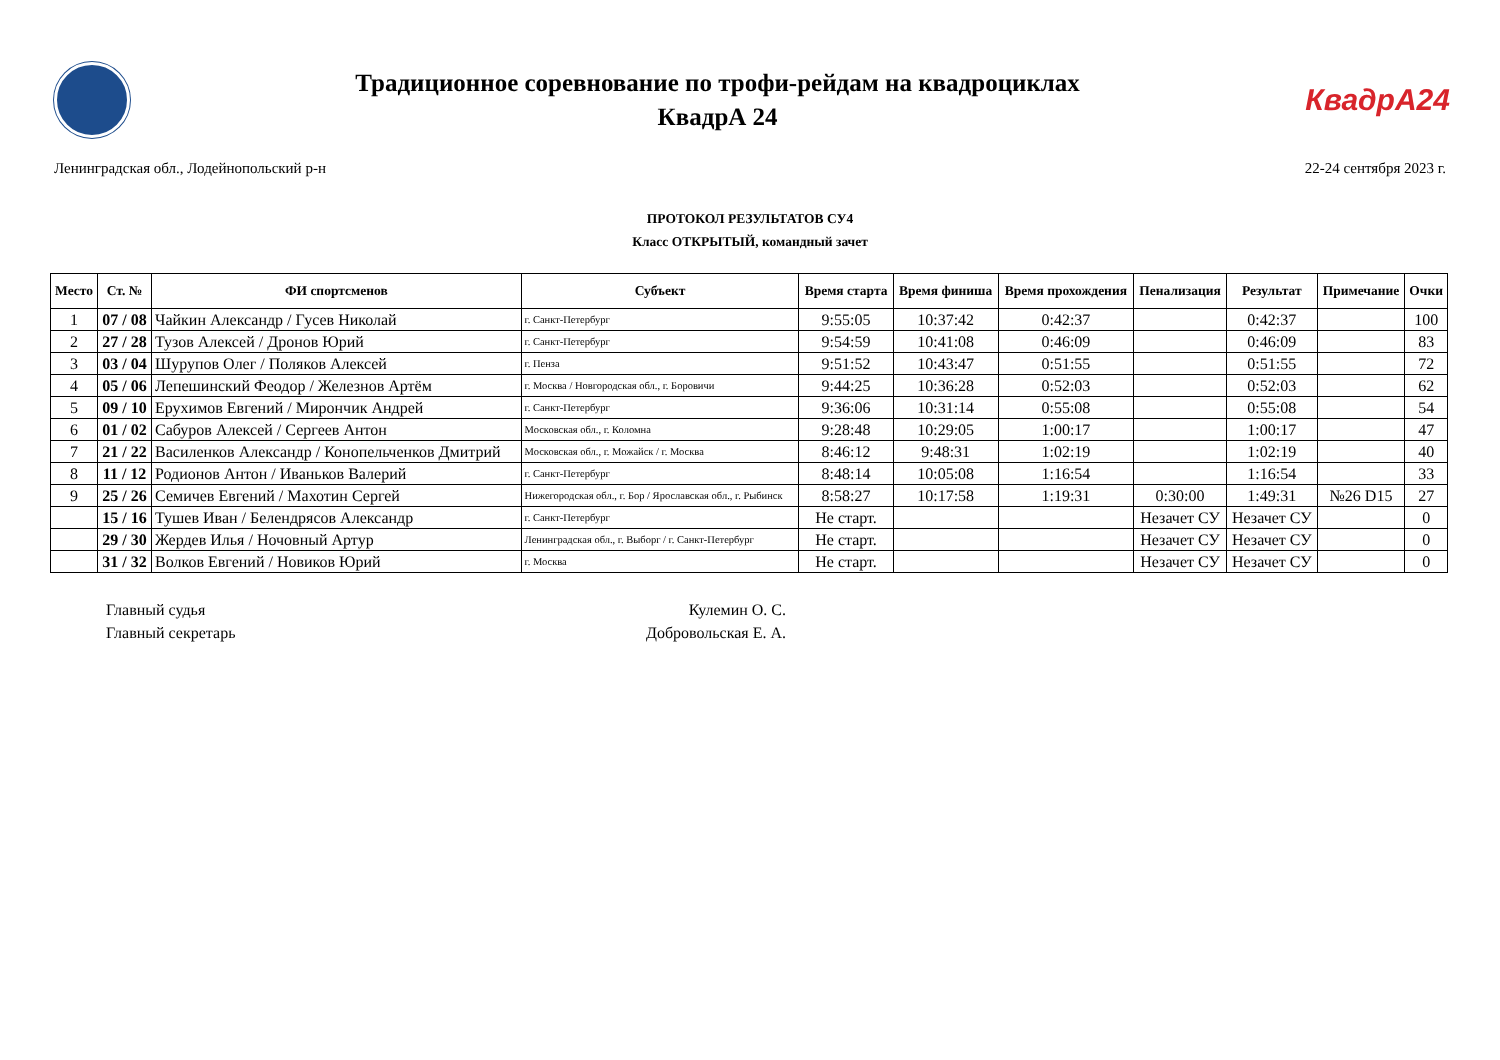Традиционное соревнование по трофи-рейдам на квадроциклах
КвадрА 24
КвадрА24
Ленинградская обл., Лодейнопольский р-н 22-24 сентября 2023 г.
ПРОТОКОЛ РЕЗУЛЬТАТОВ СУ4
Класс ОТКРЫТЫЙ, командный зачет
| Место | Ст. № | ФИ спортсменов | Субъект | Время старта | Время финиша | Время прохождения | Пенализация | Результат | Примечание | Очки |
| --- | --- | --- | --- | --- | --- | --- | --- | --- | --- | --- |
| 1 | 07 / 08 | Чайкин Александр / Гусев Николай | г. Санкт-Петербург | 9:55:05 | 10:37:42 | 0:42:37 | | 0:42:37 | | 100 |
| 2 | 27 / 28 | Тузов Алексей / Дронов Юрий | г. Санкт-Петербург | 9:54:59 | 10:41:08 | 0:46:09 | | 0:46:09 | | 83 |
| 3 | 03 / 04 | Шурупов Олег / Поляков Алексей | г. Пенза | 9:51:52 | 10:43:47 | 0:51:55 | | 0:51:55 | | 72 |
| 4 | 05 / 06 | Лепешинский Феодор / Железнов Артём | г. Москва / Новгородская обл., г. Боровичи | 9:44:25 | 10:36:28 | 0:52:03 | | 0:52:03 | | 62 |
| 5 | 09 / 10 | Ерухимов Евгений / Мирончик Андрей | г. Санкт-Петербург | 9:36:06 | 10:31:14 | 0:55:08 | | 0:55:08 | | 54 |
| 6 | 01 / 02 | Сабуров Алексей / Сергеев Антон | Московская обл., г. Коломна | 9:28:48 | 10:29:05 | 1:00:17 | | 1:00:17 | | 47 |
| 7 | 21 / 22 | Василенков Александр / Конопельченков Дмитрий | Московская обл., г. Можайск / г. Москва | 8:46:12 | 9:48:31 | 1:02:19 | | 1:02:19 | | 40 |
| 8 | 11 / 12 | Родионов Антон / Иваньков Валерий | г. Санкт-Петербург | 8:48:14 | 10:05:08 | 1:16:54 | | 1:16:54 | | 33 |
| 9 | 25 / 26 | Семичев Евгений / Махотин Сергей | Нижегородская обл., г. Бор / Ярославская обл., г. Рыбинск | 8:58:27 | 10:17:58 | 1:19:31 | 0:30:00 | 1:49:31 | №26 D15 | 27 |
| | 15 / 16 | Тушев Иван / Белендрясов Александр | г. Санкт-Петербург | Не старт. | | | Незачет СУ | Незачет СУ | | 0 |
| | 29 / 30 | Жердев Илья / Ночовный Артур | Ленинградская обл., г. Выборг / г. Санкт-Петербург | Не старт. | | | Незачет СУ | Незачет СУ | | 0 |
| | 31 / 32 | Волков Евгений / Новиков Юрий | г. Москва | Не старт. | | | Незачет СУ | Незачет СУ | | 0 |
Главный судья Кулемин О. С.
Главный секретарь Добровольская Е. А.